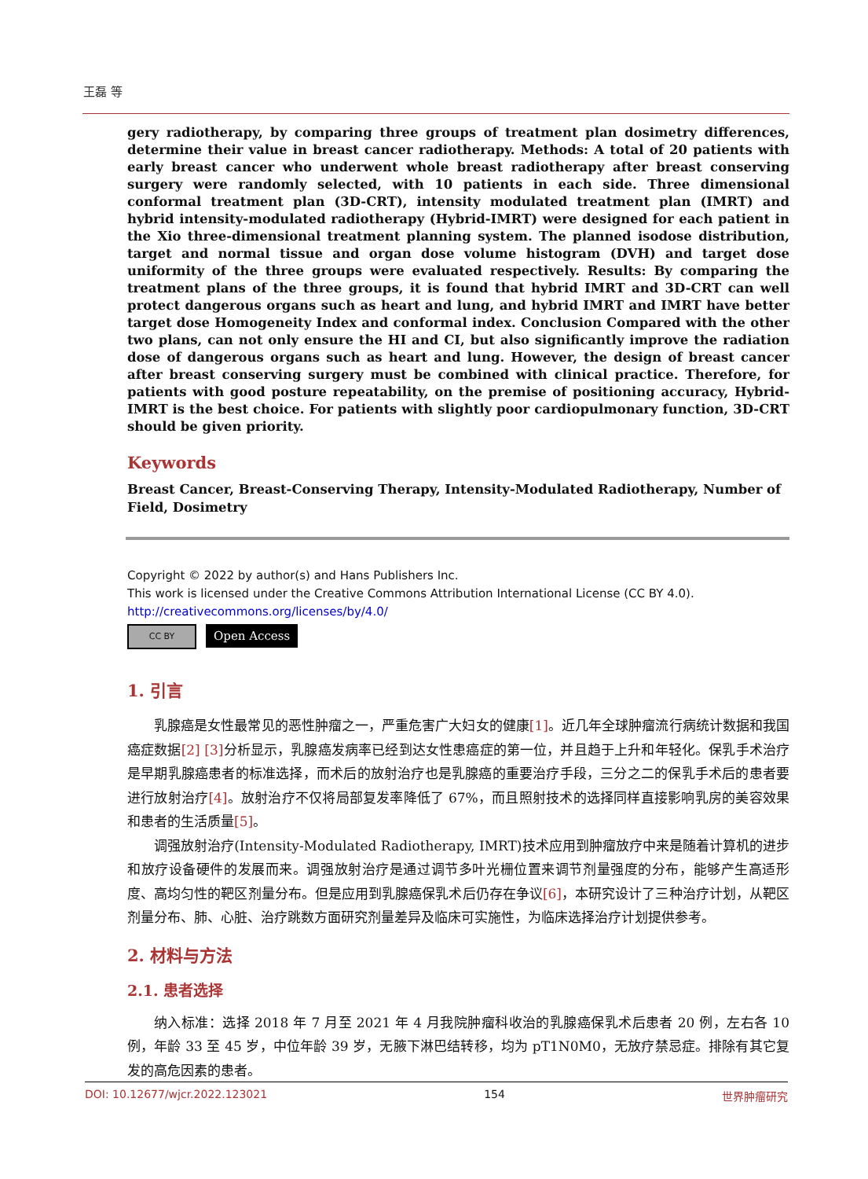王磊 等
gery radiotherapy, by comparing three groups of treatment plan dosimetry differences, determine their value in breast cancer radiotherapy. Methods: A total of 20 patients with early breast cancer who underwent whole breast radiotherapy after breast conserving surgery were randomly selected, with 10 patients in each side. Three dimensional conformal treatment plan (3D-CRT), intensity modulated treatment plan (IMRT) and hybrid intensity-modulated radiotherapy (Hybrid-IMRT) were designed for each patient in the Xio three-dimensional treatment planning system. The planned isodose distribution, target and normal tissue and organ dose volume histogram (DVH) and target dose uniformity of the three groups were evaluated respectively. Results: By comparing the treatment plans of the three groups, it is found that hybrid IMRT and 3D-CRT can well protect dangerous organs such as heart and lung, and hybrid IMRT and IMRT have better target dose Homogeneity Index and conformal index. Conclusion Compared with the other two plans, can not only ensure the HI and CI, but also significantly improve the radiation dose of dangerous organs such as heart and lung. However, the design of breast cancer after breast conserving surgery must be combined with clinical practice. Therefore, for patients with good posture repeatability, on the premise of positioning accuracy, Hybrid-IMRT is the best choice. For patients with slightly poor cardiopulmonary function, 3D-CRT should be given priority.
Keywords
Breast Cancer, Breast-Conserving Therapy, Intensity-Modulated Radiotherapy, Number of Field, Dosimetry
Copyright © 2022 by author(s) and Hans Publishers Inc.
This work is licensed under the Creative Commons Attribution International License (CC BY 4.0).
http://creativecommons.org/licenses/by/4.0/
CC BY
Open Access
1. 引言
乳腺癌是女性最常见的恶性肿瘤之一，严重危害广大妇女的健康[1]。近几年全球肿瘤流行病统计数据和我国癌症数据[2] [3] 分析显示，乳腺癌发病率已经到达女性患癌症的第一位，并且趋于上升和年轻化。保乳手术治疗是早期乳腺癌患者的标准选择，而术后的放射治疗也是乳腺癌的重要治疗手段，三分之二的保乳手术后的患者要进行放射治疗[4]。放射治疗不仅将局部复发率降低了 67%，而且照射技术的选择同样直接影响乳房的美容效果和患者的生活质量[5]。
调强放射治疗(Intensity-Modulated Radiotherapy, IMRT)技术应用到肿瘤放疗中来是随着计算机的进步和放疗设备硬件的发展而来。调强放射治疗是通过调节多叶光栅位置来调节剂量强度的分布，能够产生高适形度、高均匀性的靶区剂量分布。但是应用到乳腺癌保乳术后仍存在争议[6]，本研究设计了三种治疗计划，从靶区剂量分布、肺、心脏、治疗跳数方面研究剂量差异及临床可实施性，为临床选择治疗计划提供参考。
2. 材料与方法
2.1. 患者选择
纳入标准：选择 2018 年 7 月至 2021 年 4 月我院肿瘤科收治的乳腺癌保乳术后患者 20 例，左右各 10 例，年龄 33 至 45 岁，中位年龄 39 岁，无腋下淋巴结转移，均为 pT1N0M0，无放疗禁忌症。排除有其它复发的高危因素的患者。
DOI: 10.12677/wjcr.2022.123021 154 世界肿瘤研究